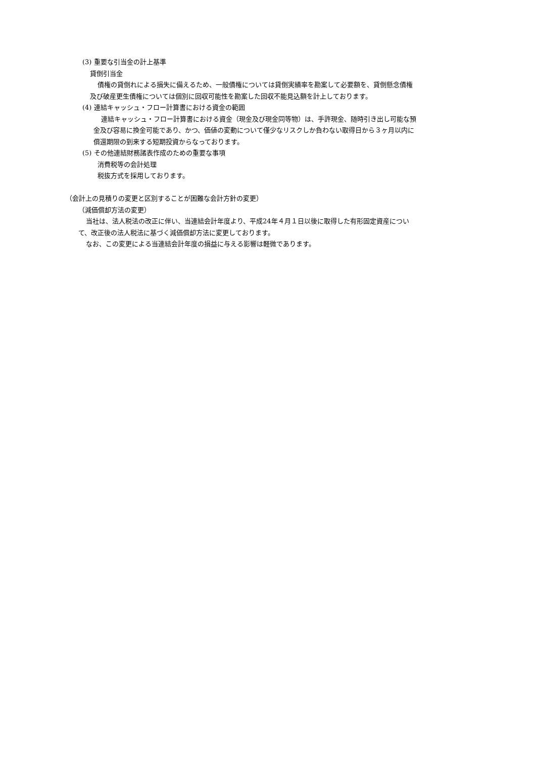(3) 重要な引当金の計上基準
貸倒引当金
債権の貸倒れによる損失に備えるため、一般債権については貸倒実績率を勘案して必要額を、貸倒懸念債権
及び破産更生債権については個別に回収可能性を勘案した回収不能見込額を計上しております。
(4) 連結キャッシュ・フロー計算書における資金の範囲
連結キャッシュ・フロー計算書における資金（現金及び現金同等物）は、手許現金、随時引き出し可能な預
金及び容易に換金可能であり、かつ、価値の変動について僅少なリスクしか負わない取得日から３ヶ月以内に
償還期限の到来する短期投資からなっております。
(5) その他連結財務諸表作成のための重要な事項
消費税等の会計処理
税抜方式を採用しております。
（会計上の見積りの変更と区別することが困難な会計方針の変更）
（減価償却方法の変更）
当社は、法人税法の改正に伴い、当連結会計年度より、平成24年４月１日以後に取得した有形固定資産につい
て、改正後の法人税法に基づく減価償却方法に変更しております。
なお、この変更による当連結会計年度の損益に与える影響は軽微であります。